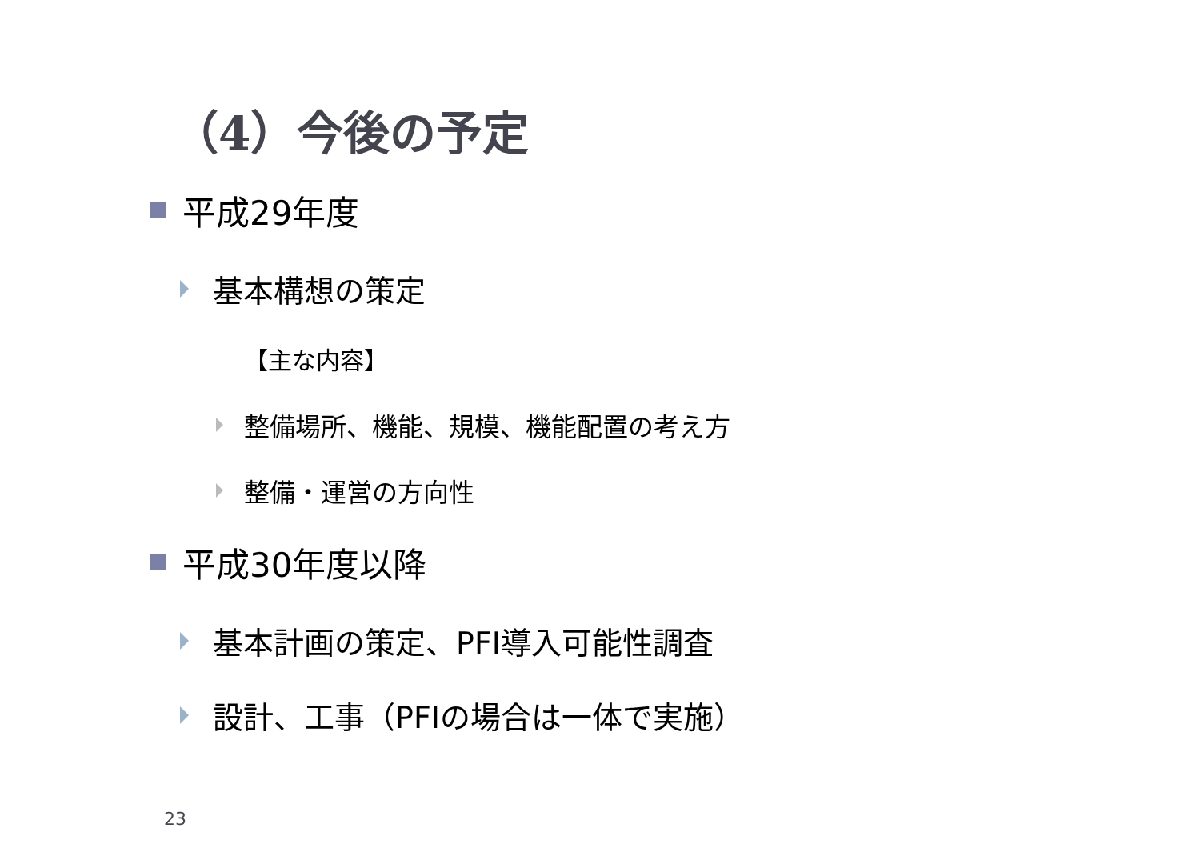（4）今後の予定
平成29年度
基本構想の策定
【主な内容】
整備場所、機能、規模、機能配置の考え方
整備・運営の方向性
平成30年度以降
基本計画の策定、PFI導入可能性調査
設計、工事（PFIの場合は一体で実施）
23